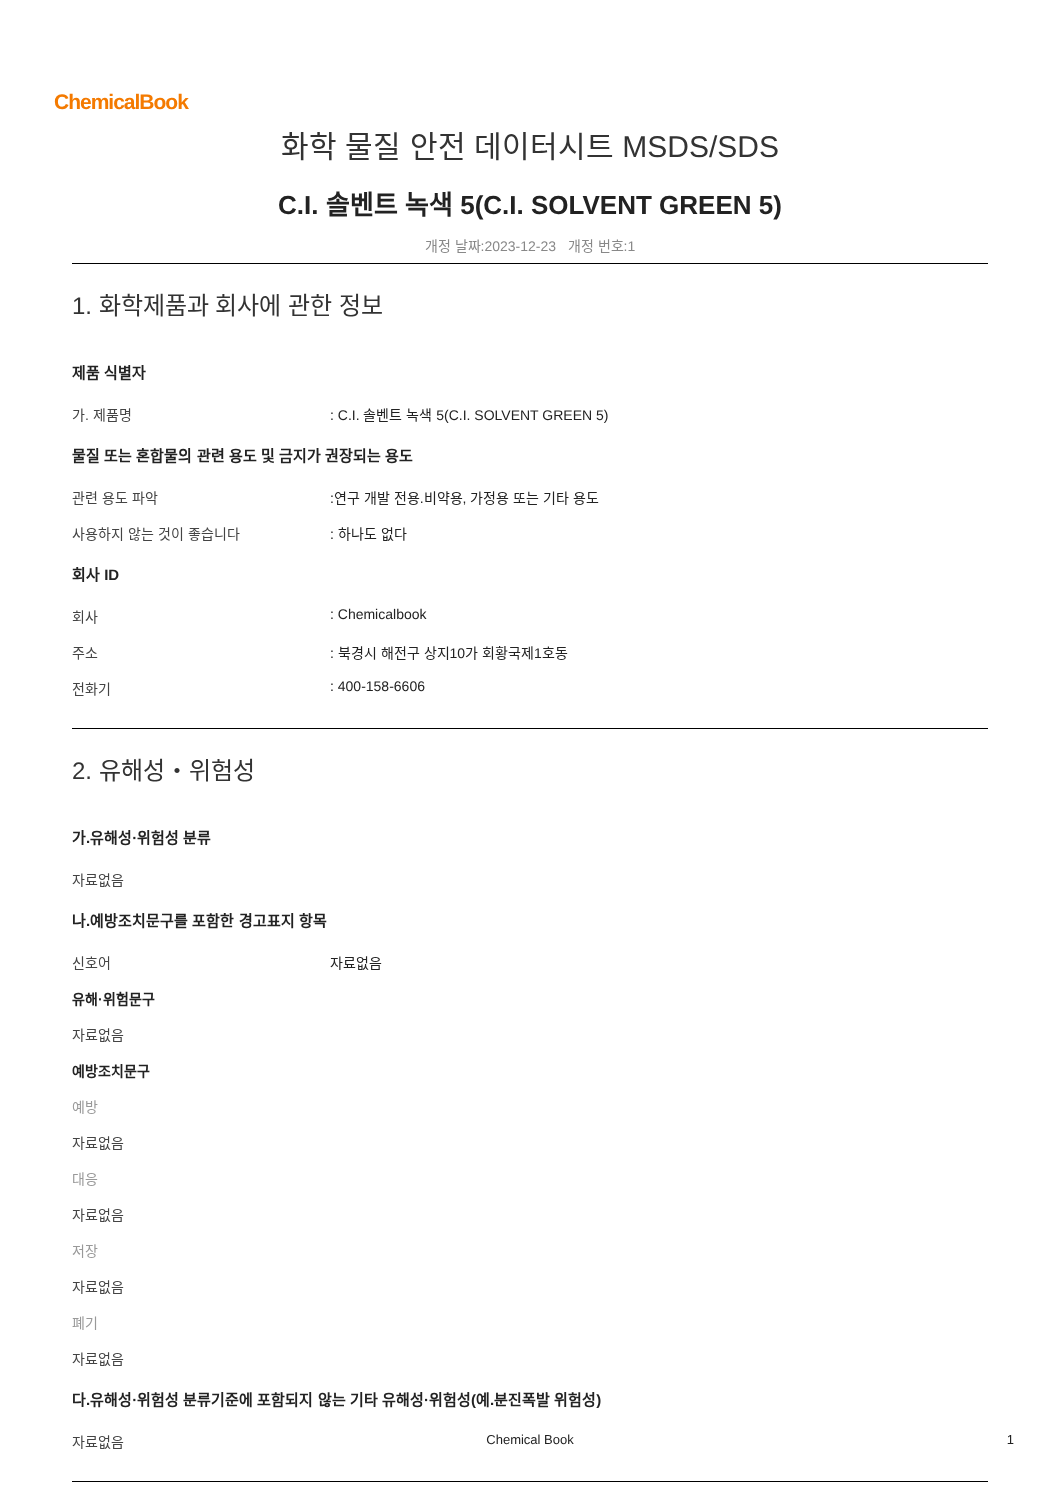ChemicalBook
화학 물질 안전 데이터시트 MSDS/SDS
C.I. 솔벤트 녹색 5(C.I. SOLVENT GREEN 5)
개정 날짜:2023-12-23 개정 번호:1
1. 화학제품과 회사에 관한 정보
제품 식별자
가. 제품명: C.I. 솔벤트 녹색 5(C.I. SOLVENT GREEN 5)
물질 또는 혼합물의 관련 용도 및 금지가 권장되는 용도
관련 용도 파악:연구 개발 전용.비약용, 가정용 또는 기타 용도
사용하지 않는 것이 좋습니다: 하나도 없다
회사 ID
회사: Chemicalbook
주소: 북경시 해전구 상지10가 회황국제1호동
전화기: 400-158-6606
2. 유해성・위험성
가.유해성·위험성 분류
자료없음
나.예방조치문구를 포함한 경고표지 항목
신호어 자료없음
유해·위험문구
자료없음
예방조치문구
예방
자료없음
대응
자료없음
저장
자료없음
폐기
자료없음
다.유해성·위험성 분류기준에 포함되지 않는 기타 유해성·위험성(예.분진폭발 위험성)
자료없음
Chemical Book 1